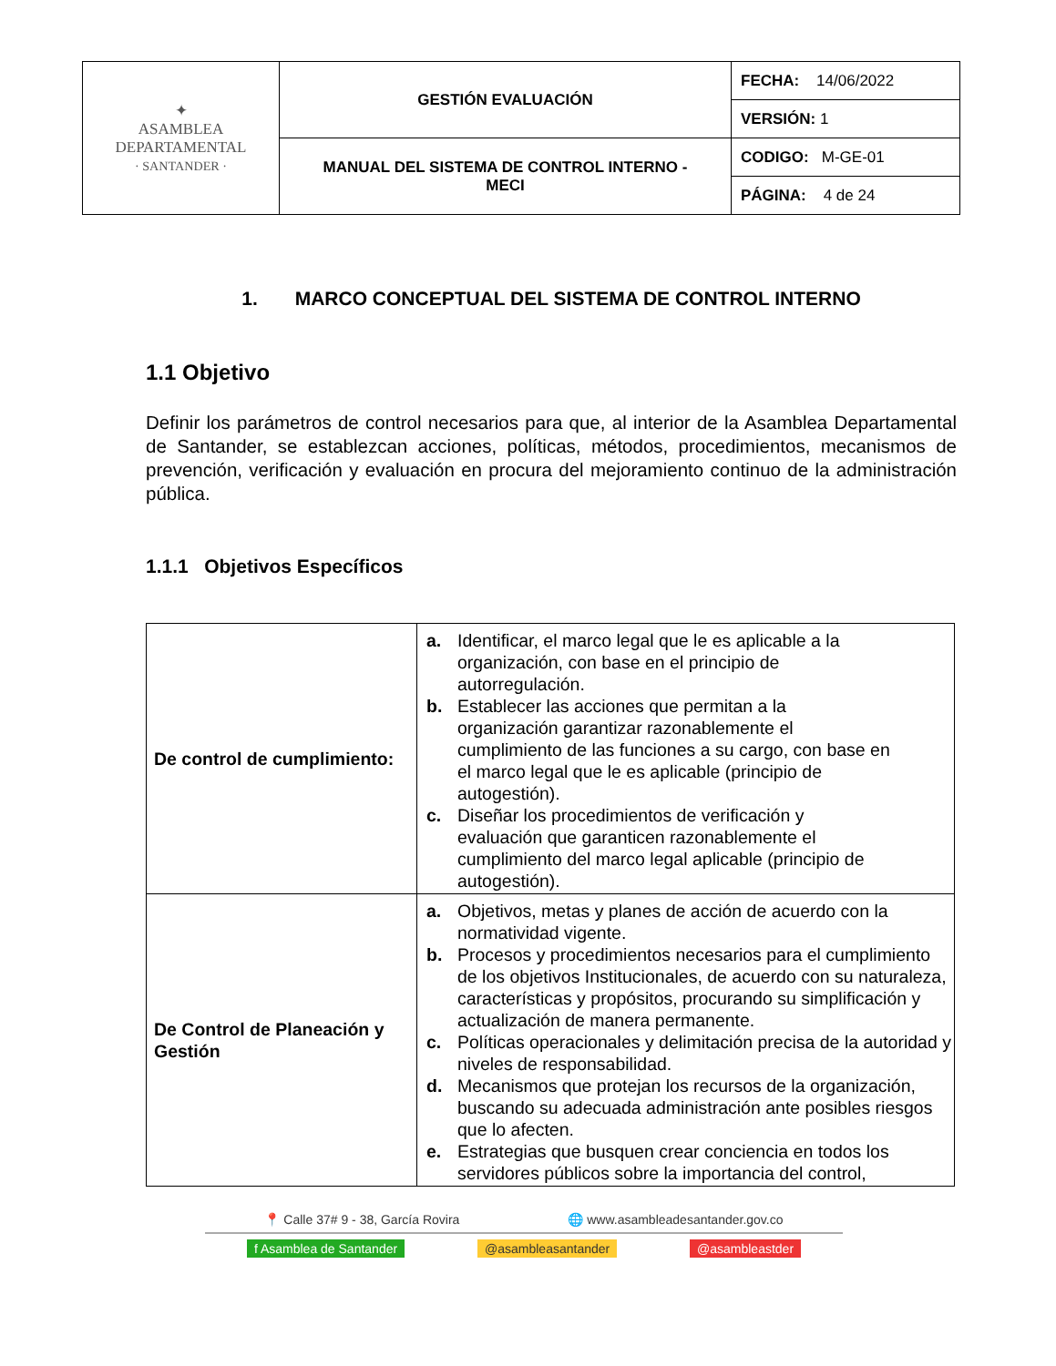| ✦ ASAMBLEA DEPARTAMENTAL · SANTANDER · | GESTIÓN EVALUACIÓN | FECHA: 14/06/2022 |
| | | VERSIÓN: 1 |
| | MANUAL DEL SISTEMA DE CONTROL INTERNO - MECI | CODIGO: M-GE-01 |
| | | PÁGINA: 4 de 24 |
1. MARCO CONCEPTUAL DEL SISTEMA DE CONTROL INTERNO
1.1 Objetivo
Definir los parámetros de control necesarios para que, al interior de la Asamblea Departamental de Santander, se establezcan acciones, políticas, métodos, procedimientos, mecanismos de prevención, verificación y evaluación en procura del mejoramiento continuo de la administración pública.
1.1.1 Objetivos Específicos
| De control de cumplimiento: | a. Identificar, el marco legal que le es aplicable a la organización, con base en el principio de autorregulación. b. Establecer las acciones que permitan a la organización garantizar razonablemente el cumplimiento de las funciones a su cargo, con base en el marco legal que le es aplicable (principio de autogestión). c. Diseñar los procedimientos de verificación y evaluación que garanticen razonablemente el cumplimiento del marco legal aplicable (principio de autogestión). |
| De Control de Planeación y Gestión | a. Objetivos, metas y planes de acción de acuerdo con la normatividad vigente. b. Procesos y procedimientos necesarios para el cumplimiento de los objetivos Institucionales, de acuerdo con su naturaleza, características y propósitos, procurando su simplificación y actualización de manera permanente. c. Políticas operacionales y delimitación precisa de la autoridad y niveles de responsabilidad. d. Mecanismos que protejan los recursos de la organización, buscando su adecuada administración ante posibles riesgos que lo afecten. e. Estrategias que busquen crear conciencia en todos los servidores públicos sobre la importancia del control, |
📍 Calle 37# 9 - 38, García Rovira 🌐 www.asambleadesantander.gov.co
f Asamblea de Santander @asambleasantander @asambleastder